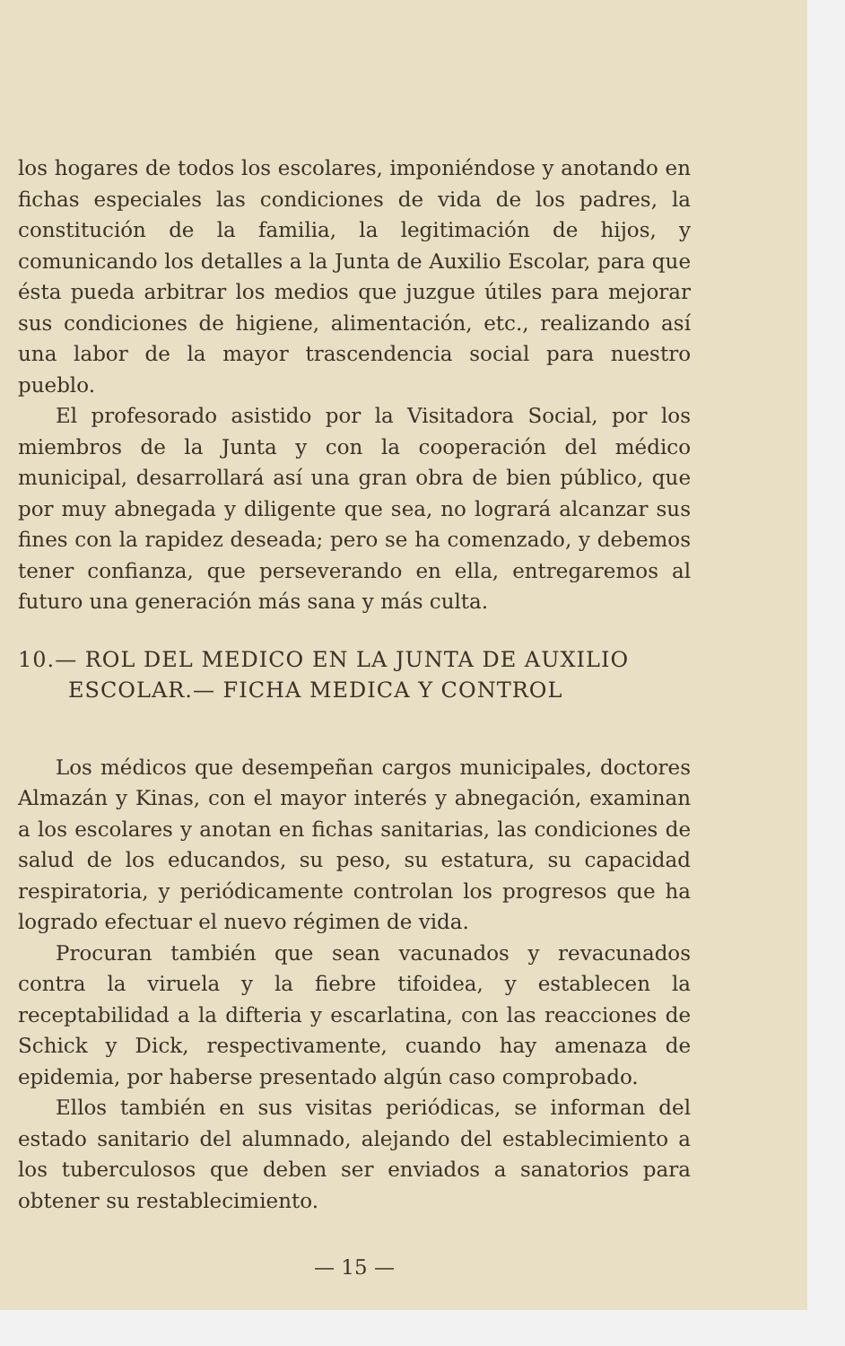los hogares de todos los escolares, imponiéndose y anotando en fichas especiales las condiciones de vida de los padres, la constitución de la familia, la legitimación de hijos, y comunicando los detalles a la Junta de Auxilio Escolar, para que ésta pueda arbitrar los medios que juzgue útiles para mejorar sus condiciones de higiene, alimentación, etc., realizando así una labor de la mayor trascendencia social para nuestro pueblo.
El profesorado asistido por la Visitadora Social, por los miembros de la Junta y con la cooperación del médico municipal, desarrollará así una gran obra de bien público, que por muy abnegada y diligente que sea, no logrará alcanzar sus fines con la rapidez deseada; pero se ha comenzado, y debemos tener confianza, que perseverando en ella, entregaremos al futuro una generación más sana y más culta.
10.— ROL DEL MEDICO EN LA JUNTA DE AUXILIO
ESCOLAR.— FICHA MEDICA Y CONTROL
Los médicos que desempeñan cargos municipales, doctores Almazán y Kinas, con el mayor interés y abnegación, examinan a los escolares y anotan en fichas sanitarias, las condiciones de salud de los educandos, su peso, su estatura, su capacidad respiratoria, y periódicamente controlan los progresos que ha logrado efectuar el nuevo régimen de vida.
Procuran también que sean vacunados y revacunados contra la viruela y la fiebre tifoidea, y establecen la receptabilidad a la difteria y escarlatina, con las reacciones de Schick y Dick, respectivamente, cuando hay amenaza de epidemia, por haberse presentado algún caso comprobado.
Ellos también en sus visitas periódicas, se informan del estado sanitario del alumnado, alejando del establecimiento a los tuberculosos que deben ser enviados a sanatorios para obtener su restablecimiento.
— 15 —